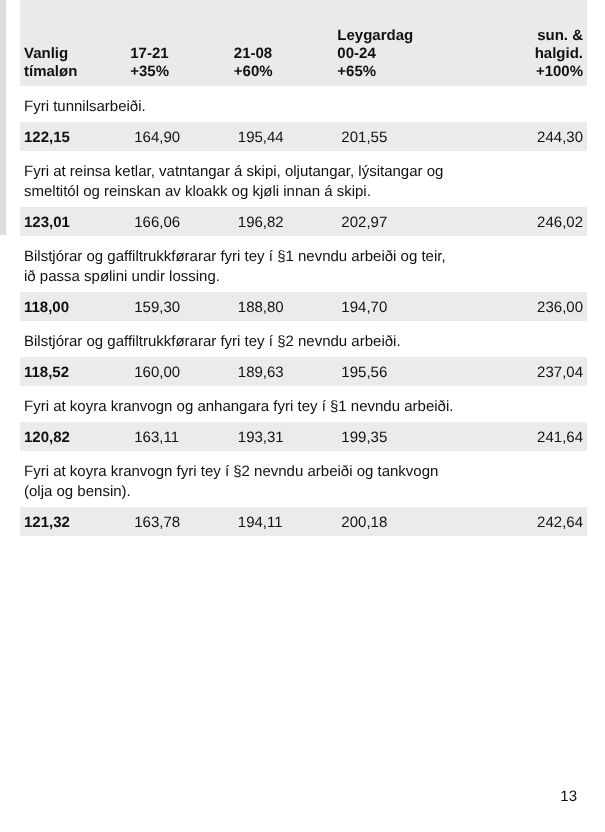| Vanlig tímaløn | 17-21 +35% | 21-08 +60% | Leygardag 00-24 +65% | sun. & halgid. +100% |
| --- | --- | --- | --- | --- |
| Fyri tunnilsarbeiði. | | | | |
| 122,15 | 164,90 | 195,44 | 201,55 | 244,30 |
| Fyri at reinsa ketlar, vatntangar á skipi, oljutangar, lýsitangar og smeltitól og reinskan av kloakk og kjøli innan á skipi. | | | | |
| 123,01 | 166,06 | 196,82 | 202,97 | 246,02 |
| Bilstjórar og gaffiltrukkførarar fyri tey í §1 nevndu arbeiði og teir, ið passa spølini undir lossing. | | | | |
| 118,00 | 159,30 | 188,80 | 194,70 | 236,00 |
| Bilstjórar og gaffiltrukkførarar fyri tey í §2 nevndu arbeiði. | | | | |
| 118,52 | 160,00 | 189,63 | 195,56 | 237,04 |
| Fyri at koyra kranvogn og anhangara fyri tey í §1 nevndu arbeiði. | | | | |
| 120,82 | 163,11 | 193,31 | 199,35 | 241,64 |
| Fyri at koyra kranvogn fyri tey í §2 nevndu arbeiði og tankvogn (olja og bensin). | | | | |
| 121,32 | 163,78 | 194,11 | 200,18 | 242,64 |
13